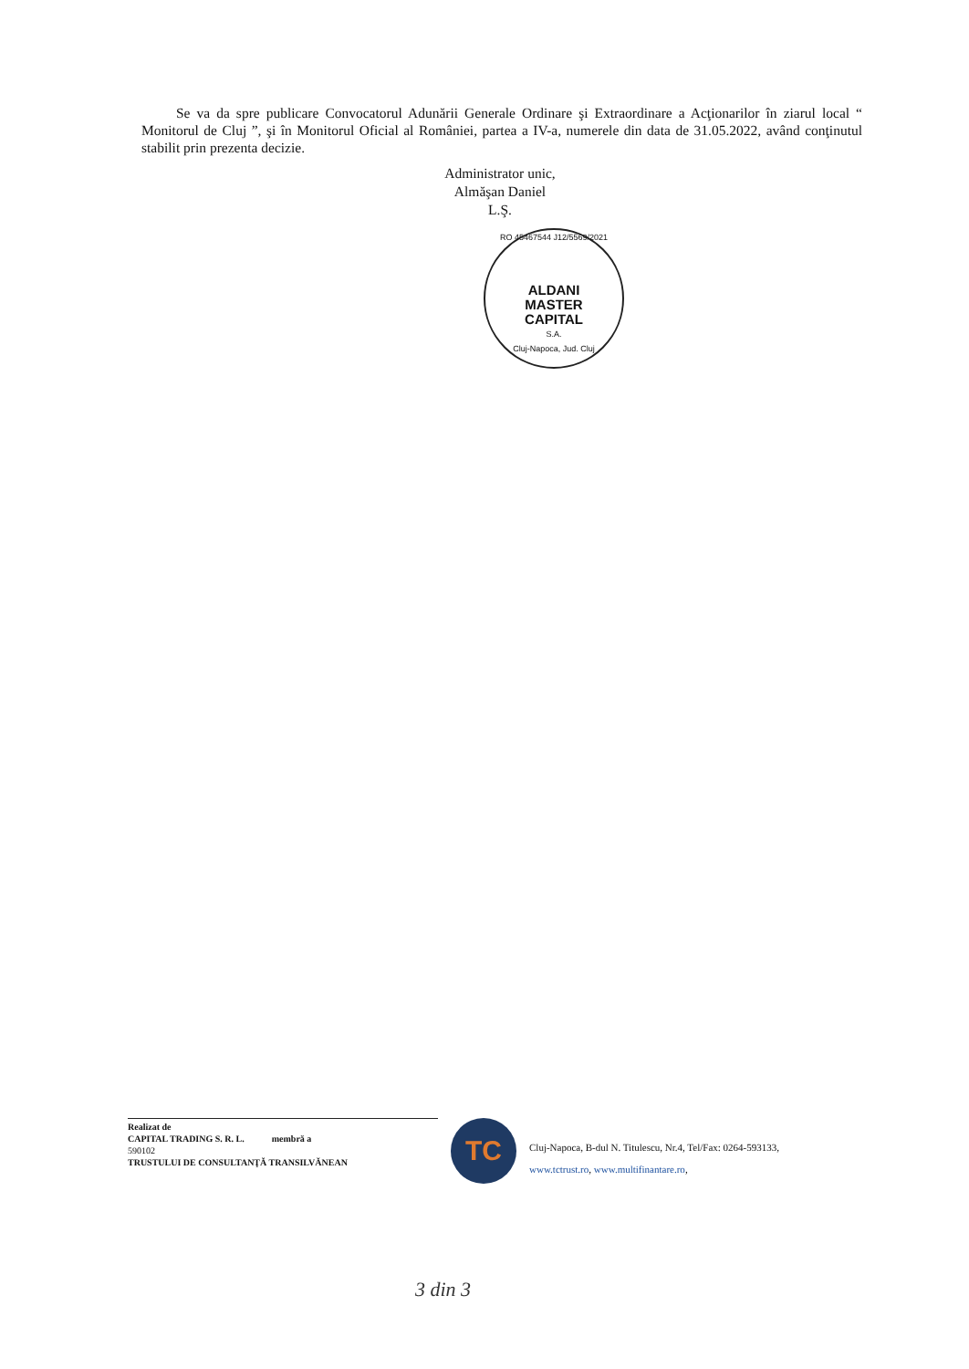Se va da spre publicare Convocatorul Adunării Generale Ordinare şi Extraordinare a Acţionarilor în ziarul local “ Monitorul de Cluj ”, şi în Monitorul Oficial al României, partea a IV-a, numerele din data de 31.05.2022, având conţinutul stabilit prin prezenta decizie.
Administrator unic,
Almăşan Daniel
L.Ş.
RO 45467544 J12/5569/2021
ALDANI
MASTER
CAPITAL
S.A.
Cluj-Napoca, Jud. Cluj
Realizat de
CAPITAL TRADING S. R. L. membră a
590102
TRUSTULUI DE CONSULTANŢĂ TRANSILVĂNEAN
TC
Cluj-Napoca, B-dul N. Titulescu, Nr.4, Tel/Fax: 0264-593133,
www.tctrust.ro, www.multifinantare.ro,
3 din 3